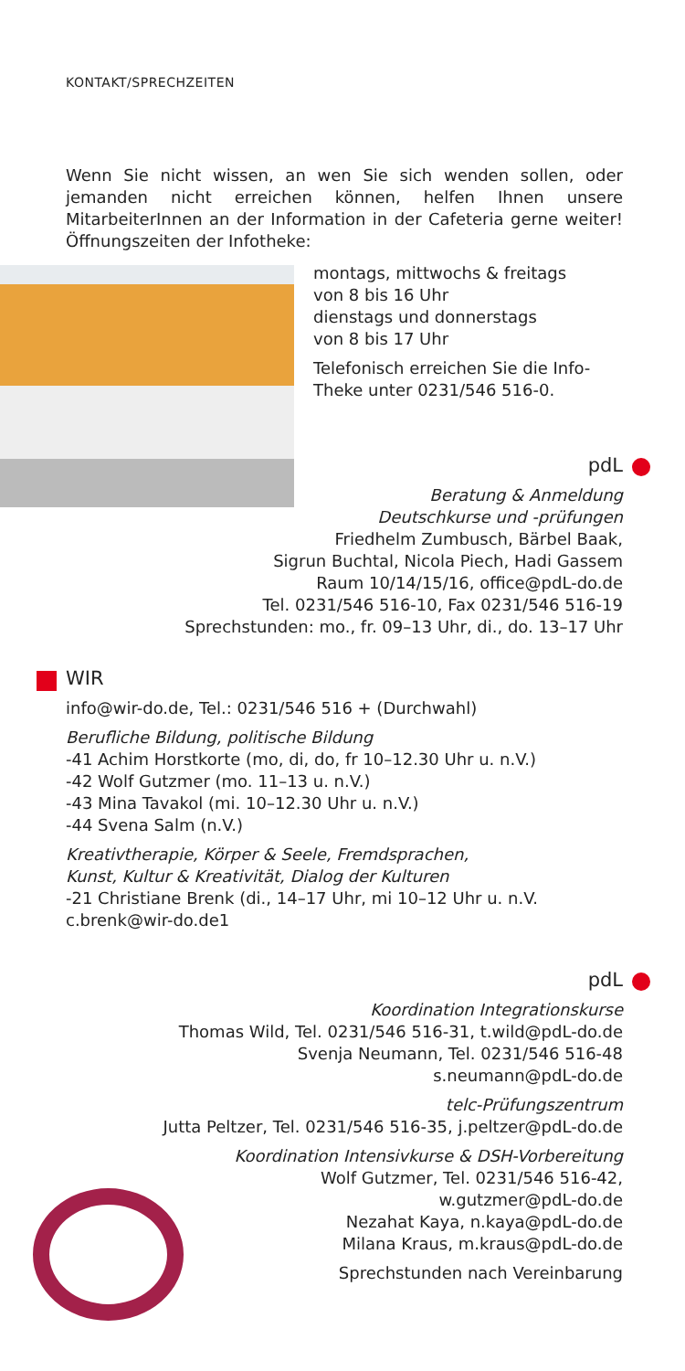KONTAKT/SPRECHZEITEN
Wenn Sie nicht wissen, an wen Sie sich wenden sollen, oder jemanden nicht erreichen können, helfen Ihnen unsere MitarbeiterInnen an der Information in der Cafeteria gerne weiter! Öffnungszeiten der Infotheke:
montags, mittwochs & freitags
von 8 bis 16 Uhr
dienstags und donnerstags
von 8 bis 17 Uhr
Telefonisch erreichen Sie die Info-Theke unter 0231/546 516-0.
pdL
Beratung & Anmeldung
Deutschkurse und -prüfungen
Friedhelm Zumbusch, Bärbel Baak,
Sigrun Buchtal, Nicola Piech, Hadi Gassem
Raum 10/14/15/16, office@pdL-do.de
Tel. 0231/546 516-10, Fax 0231/546 516-19
Sprechstunden: mo., fr. 09–13 Uhr, di., do. 13–17 Uhr
WIR
info@wir-do.de, Tel.: 0231/546 516 + (Durchwahl)
Berufliche Bildung, politische Bildung
-41 Achim Horstkorte (mo, di, do, fr 10–12.30 Uhr u. n.V.)
-42 Wolf Gutzmer (mo. 11–13 u. n.V.)
-43 Mina Tavakol (mi. 10–12.30 Uhr u. n.V.)
-44 Svena Salm (n.V.)
Kreativtherapie, Körper & Seele, Fremdsprachen,
Kunst, Kultur & Kreativität, Dialog der Kulturen
-21 Christiane Brenk (di., 14–17 Uhr, mi 10–12 Uhr u. n.V.
c.brenk@wir-do.de1
pdL
Koordination Integrationskurse
Thomas Wild, Tel. 0231/546 516-31, t.wild@pdL-do.de
Svenja Neumann, Tel. 0231/546 516-48
s.neumann@pdL-do.de
telc-Prüfungszentrum
Jutta Peltzer, Tel. 0231/546 516-35, j.peltzer@pdL-do.de
Koordination Intensivkurse & DSH-Vorbereitung
Wolf Gutzmer, Tel. 0231/546 516-42,
w.gutzmer@pdL-do.de
Nezahat Kaya, n.kaya@pdL-do.de
Milana Kraus, m.kraus@pdL-do.de
Sprechstunden nach Vereinbarung